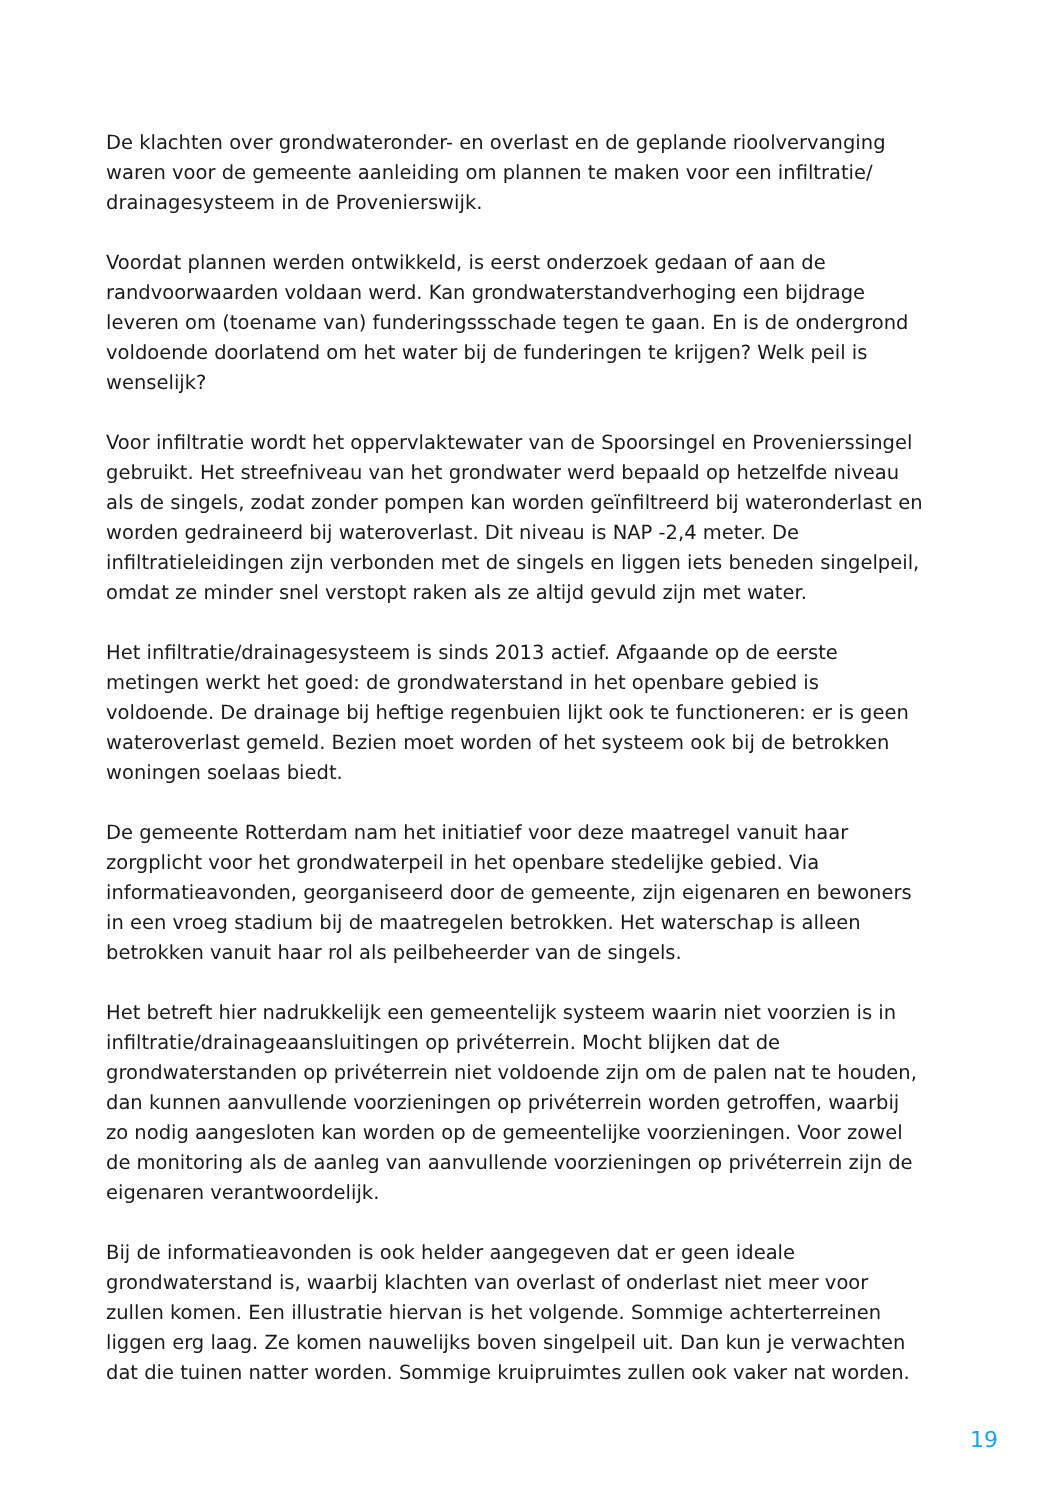De klachten over grondwateronder- en overlast en de geplande rioolvervanging waren voor de gemeente aanleiding om plannen te maken voor een infiltratie/ drainagesysteem in de Provenierswijk.
Voordat plannen werden ontwikkeld, is eerst onderzoek gedaan of aan de randvoorwaarden voldaan werd. Kan grondwaterstandverhoging een bijdrage leveren om (toename van) funderingssschade tegen te gaan. En is de ondergrond voldoende doorlatend om het water bij de funderingen te krijgen? Welk peil is wenselijk?
Voor infiltratie wordt het oppervlaktewater van de Spoorsingel en Provenierssingel gebruikt. Het streefniveau van het grondwater werd bepaald op hetzelfde niveau als de singels, zodat zonder pompen kan worden geïnfiltreerd bij wateronderlast en worden gedraineerd bij wateroverlast. Dit niveau is NAP -2,4 meter. De infiltratieleidingen zijn verbonden met de singels en liggen iets beneden singelpeil, omdat ze minder snel verstopt raken als ze altijd gevuld zijn met water.
Het infiltratie/drainagesysteem is sinds 2013 actief. Afgaande op de eerste metingen werkt het goed: de grondwaterstand in het openbare gebied is voldoende. De drainage bij heftige regenbuien lijkt ook te functioneren: er is geen wateroverlast gemeld. Bezien moet worden of het systeem ook bij de betrokken woningen soelaas biedt.
De gemeente Rotterdam nam het initiatief voor deze maatregel vanuit haar zorgplicht voor het grondwaterpeil in het openbare stedelijke gebied. Via informatieavonden, georganiseerd door de gemeente, zijn eigenaren en bewoners in een vroeg stadium bij de maatregelen betrokken. Het waterschap is alleen betrokken vanuit haar rol als peilbeheerder van de singels.
Het betreft hier nadrukkelijk een gemeentelijk systeem waarin niet voorzien is in infiltratie/drainageaansluitingen op privéterrein. Mocht blijken dat de grondwaterstanden op privéterrein niet voldoende zijn om de palen nat te houden, dan kunnen aanvullende voorzieningen op privéterrein worden getroffen, waarbij zo nodig aangesloten kan worden op de gemeentelijke voorzieningen. Voor zowel de monitoring als de aanleg van aanvullende voorzieningen op privéterrein zijn de eigenaren verantwoordelijk.
Bij de informatieavonden is ook helder aangegeven dat er geen ideale grondwaterstand is, waarbij klachten van overlast of onderlast niet meer voor zullen komen. Een illustratie hiervan is het volgende. Sommige achterterreinen liggen erg laag. Ze komen nauwelijks boven singelpeil uit. Dan kun je verwachten dat die tuinen natter worden. Sommige kruipruimtes zullen ook vaker nat worden.
19